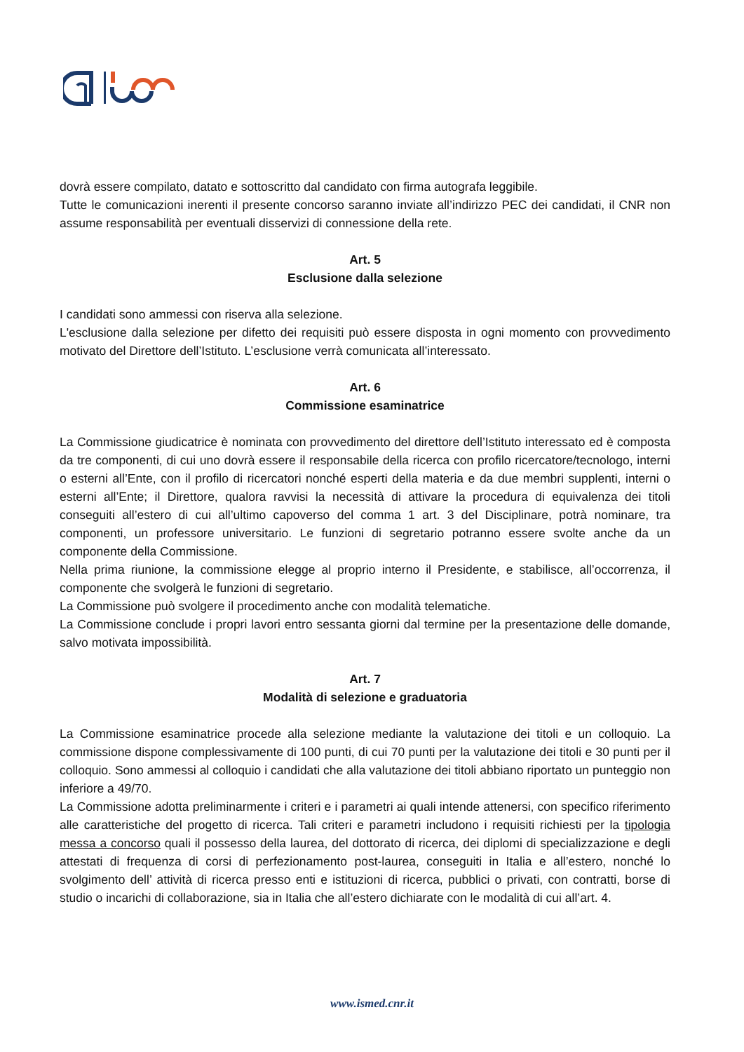dovrà essere compilato, datato e sottoscritto dal candidato con firma autografa leggibile.
Tutte le comunicazioni inerenti il presente concorso saranno inviate all’indirizzo PEC dei candidati, il CNR non assume responsabilità per eventuali disservizi di connessione della rete.
Art. 5
Esclusione dalla selezione
I candidati sono ammessi con riserva alla selezione.
L'esclusione dalla selezione per difetto dei requisiti può essere disposta in ogni momento con provvedimento motivato del Direttore dell’Istituto. L’esclusione verrà comunicata all’interessato.
Art. 6
Commissione esaminatrice
La Commissione giudicatrice è nominata con provvedimento del direttore dell’Istituto interessato ed è composta da tre componenti, di cui uno dovrà essere il responsabile della ricerca con profilo ricercatore/tecnologo, interni o esterni all’Ente, con il profilo di ricercatori nonché esperti della materia e da due membri supplenti, interni o esterni all’Ente; il Direttore, qualora ravvisi la necessità di attivare la procedura di equivalenza dei titoli conseguiti all’estero di cui all’ultimo capoverso del comma 1 art. 3 del Disciplinare, potrà nominare, tra componenti, un professore universitario. Le funzioni di segretario potranno essere svolte anche da un componente della Commissione.
Nella prima riunione, la commissione elegge al proprio interno il Presidente, e stabilisce, all’occorrenza, il componente che svolgerà le funzioni di segretario.
La Commissione può svolgere il procedimento anche con modalità telematiche.
La Commissione conclude i propri lavori entro sessanta giorni dal termine per la presentazione delle domande, salvo motivata impossibilità.
Art. 7
Modalità di selezione e graduatoria
La Commissione esaminatrice procede alla selezione mediante la valutazione dei titoli e un colloquio. La commissione dispone complessivamente di 100 punti, di cui 70 punti per la valutazione dei titoli e 30 punti per il colloquio. Sono ammessi al colloquio i candidati che alla valutazione dei titoli abbiano riportato un punteggio non inferiore a 49/70.
La Commissione adotta preliminarmente i criteri e i parametri ai quali intende attenersi, con specifico riferimento alle caratteristiche del progetto di ricerca. Tali criteri e parametri includono i requisiti richiesti per la tipologia messa a concorso quali il possesso della laurea, del dottorato di ricerca, dei diplomi di specializzazione e degli attestati di frequenza di corsi di perfezionamento post-laurea, conseguiti in Italia e all’estero, nonché lo svolgimento dell’ attività di ricerca presso enti e istituzioni di ricerca, pubblici o privati, con contratti, borse di studio o incarichi di collaborazione, sia in Italia che all’estero dichiarate con le modalità di cui all’art. 4.
www.ismed.cnr.it